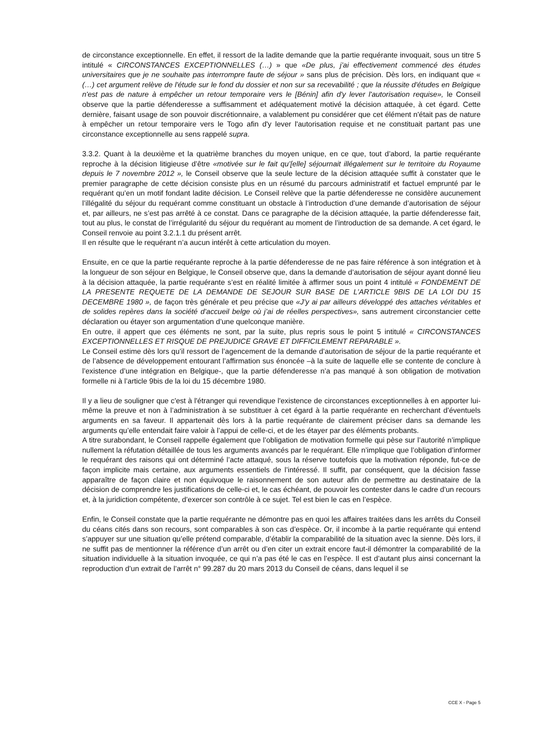de circonstance exceptionnelle. En effet, il ressort de la ladite demande que la partie requérante invoquait, sous un titre 5 intitulé « CIRCONSTANCES EXCEPTIONNELLES (…) » que «De plus, j’ai effectivement commencé des études universitaires que je ne souhaite pas interrompre faute de séjour » sans plus de précision. Dès lors, en indiquant que « (…) cet argument relève de l'étude sur le fond du dossier et non sur sa recevabilité ; que la réussite d'études en Belgique n'est pas de nature à empêcher un retour temporaire vers le [Bénin] afin d'y lever l'autorisation requise», le Conseil observe que la partie défenderesse a suffisamment et adéquatement motivé la décision attaquée, à cet égard. Cette dernière, faisant usage de son pouvoir discrétionnaire, a valablement pu considérer que cet élément n'était pas de nature à empêcher un retour temporaire vers le Togo afin d'y lever l'autorisation requise et ne constituait partant pas une circonstance exceptionnelle au sens rappelé supra.
3.3.2. Quant à la deuxième et la quatrième branches du moyen unique, en ce que, tout d’abord, la partie requérante reproche à la décision litigieuse d’être «motivée sur le fait qu’[elle] séjournait illégalement sur le territoire du Royaume depuis le 7 novembre 2012 », le Conseil observe que la seule lecture de la décision attaquée suffit à constater que le premier paragraphe de cette décision consiste plus en un résumé du parcours administratif et factuel emprunté par le requérant qu’en un motif fondant ladite décision. Le Conseil relève que la partie défenderesse ne considère aucunement l’illégalité du séjour du requérant comme constituant un obstacle à l’introduction d’une demande d’autorisation de séjour et, par ailleurs, ne s’est pas arrêté à ce constat. Dans ce paragraphe de la décision attaquée, la partie défenderesse fait, tout au plus, le constat de l’irrégularité du séjour du requérant au moment de l’introduction de sa demande. A cet égard, le Conseil renvoie au point 3.2.1.1 du présent arrêt.
Il en résulte que le requérant n’a aucun intérêt à cette articulation du moyen.
Ensuite, en ce que la partie requérante reproche à la partie défenderesse de ne pas faire référence à son intégration et à la longueur de son séjour en Belgique, le Conseil observe que, dans la demande d’autorisation de séjour ayant donné lieu à la décision attaquée, la partie requérante s’est en réalité limitée à affirmer sous un point 4 intitulé « FONDEMENT DE LA PRESENTE REQUETE DE LA DEMANDE DE SEJOUR SUR BASE DE L’ARTICLE 9BIS DE LA LOI DU 15 DECEMBRE 1980 », de façon très générale et peu précise que «J’y ai par ailleurs développé des attaches véritables et de solides repères dans la société d’accueil belge où j’ai de réelles perspectives», sans autrement circonstancier cette déclaration ou étayer son argumentation d’une quelconque manière.
En outre, il appert que ces éléments ne sont, par la suite, plus repris sous le point 5 intitulé « CIRCONSTANCES EXCEPTIONNELLES ET RISQUE DE PREJUDICE GRAVE ET DIFFICILEMENT REPARABLE ».
Le Conseil estime dès lors qu’il ressort de l’agencement de la demande d’autorisation de séjour de la partie requérante et de l’absence de développement entourant l’affirmation sus énoncée –à la suite de laquelle elle se contente de conclure à l’existence d’une intégration en Belgique-, que la partie défenderesse n’a pas manqué à son obligation de motivation formelle ni à l’article 9bis de la loi du 15 décembre 1980.
Il y a lieu de souligner que c'est à l'étranger qui revendique l'existence de circonstances exceptionnelles à en apporter lui-même la preuve et non à l’administration à se substituer à cet égard à la partie requérante en recherchant d’éventuels arguments en sa faveur. Il appartenait dès lors à la partie requérante de clairement préciser dans sa demande les arguments qu’elle entendait faire valoir à l’appui de celle-ci, et de les étayer par des éléments probants.
A titre surabondant, le Conseil rappelle également que l’obligation de motivation formelle qui pèse sur l’autorité n’implique nullement la réfutation détaillée de tous les arguments avancés par le requérant. Elle n’implique que l’obligation d’informer le requérant des raisons qui ont déterminé l’acte attaqué, sous la réserve toutefois que la motivation réponde, fut-ce de façon implicite mais certaine, aux arguments essentiels de l’intéressé. Il suffit, par conséquent, que la décision fasse apparaître de façon claire et non équivoque le raisonnement de son auteur afin de permettre au destinataire de la décision de comprendre les justifications de celle-ci et, le cas échéant, de pouvoir les contester dans le cadre d’un recours et, à la juridiction compétente, d’exercer son contrôle à ce sujet. Tel est bien le cas en l’espèce.
Enfin, le Conseil constate que la partie requérante ne démontre pas en quoi les affaires traitées dans les arrêts du Conseil du céans cités dans son recours, sont comparables à son cas d’espèce. Or, il incombe à la partie requérante qui entend s’appuyer sur une situation qu’elle prétend comparable, d’établir la comparabilité de la situation avec la sienne. Dès lors, il ne suffit pas de mentionner la référence d’un arrêt ou d’en citer un extrait encore faut-il démontrer la comparabilité de la situation individuelle à la situation invoquée, ce qui n’a pas été le cas en l’espèce. Il est d’autant plus ainsi concernant la reproduction d’un extrait de l’arrêt n° 99.287 du 20 mars 2013 du Conseil de céans, dans lequel il se
CCE X - Page 5